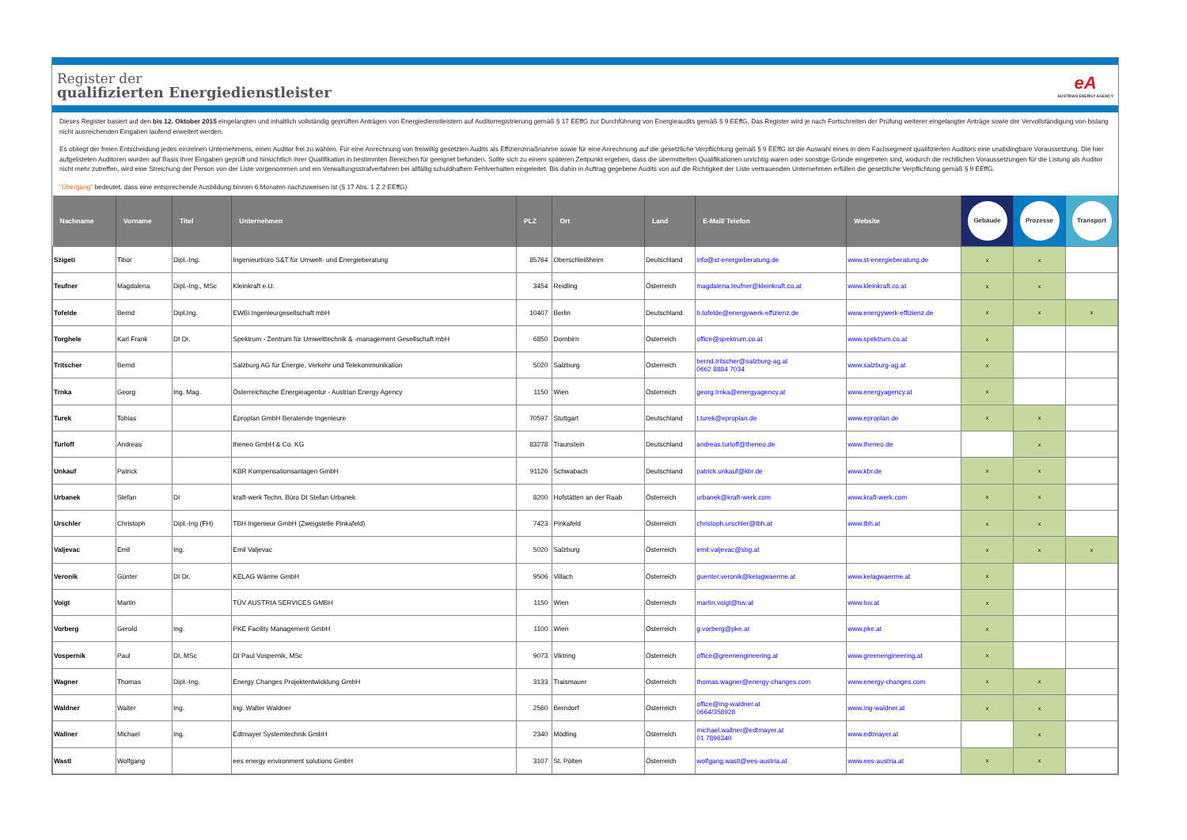Register der
qualifizierten Energiedienstleister
eA
AUSTRIAN ENERGY AGENCY
Dieses Register basiert auf den bis 12. Oktober 2015 eingelangten und inhaltlich vollständig geprüften Anträgen von Energiedienstleistern auf Auditorregistrierung gemäß § 17 EEffG zur Durchführung von Energieaudits gemäß § 9 EEffG. Das Register wird je nach Fortschreiten der Prüfung weiterer eingelangter Anträge sowie der Vervollständigung von bislang nicht ausreichenden Eingaben laufend erweitert werden.
Es obliegt der freien Entscheidung jedes einzelnen Unternehmens, einen Auditor frei zu wählen. Für eine Anrechnung von freiwillig gesetzten Audits als Effizienzmaßnahme sowie für eine Anrechnung auf die gesetzliche Verpflichtung gemäß § 9 EEffG ist die Auswahl eines in dem Fachsegment qualifizierten Auditors eine unabdingbare Voraussetzung. Die hier aufgelisteten Auditoren wurden auf Basis ihrer Eingaben geprüft und hinsichtlich ihrer Qualifikation in bestimmten Bereichen für geeignet befunden. Sollte sich zu einem späteren Zeitpunkt ergeben, dass die übermittelten Qualifikationen unrichtig waren oder sonstige Gründe eingetreten sind, wodurch die rechtlichen Voraussetzungen für die Listung als Auditor nicht mehr zutreffen, wird eine Streichung der Person von der Liste vorgenommen und ein Verwaltungsstrafverfahren bei allfällig schuldhaftem Fehlverhalten eingeleitet. Bis dahin in Auftrag gegebene Audits von auf die Richtigkeit der Liste vertrauenden Unternehmen erfüllen die gesetzliche Verpflichtung gemäß § 9 EEffG.
"Übergang" bedeutet, dass eine entsprechende Ausbildung binnen 6 Monaten nachzuweisen ist (§ 17 Abs. 1 Z 2 EEffG)
| Nachname | Vorname | Titel | Unternehmen | PLZ | Ort | Land | E-Mail/ Telefon | Website | Gebäude | Prozesse | Transport |
| --- | --- | --- | --- | --- | --- | --- | --- | --- | --- | --- | --- |
| Szigeti | Tibor | Dipl.-Ing. | Ingenieurbüro S&T für Umwelt- und Energieberatung | 85764 | Oberschleißheim | Deutschland | info@st-energieberatung.de | www.st-energieberatung.de | x | x | |
| Teufner | Magdalena | Dipl.-Ing., MSc | Kleinkraft e.U. | 3454 | Reidling | Österreich | magdalena.teufner@kleinkraft.co.at | www.kleinkraft.co.at | x | x | |
| Tofelde | Bernd | Dipl.Ing. | EWBi Ingenieurgesellschaft mbH | 10407 | Berlin | Deutschland | b.tofelde@energywerk-effizienz.de | www.energywerk-effizienz.de | x | x | x |
| Torghele | Karl Frank | DI Dr. | Spektrum - Zentrum für Umwelttechnik & -management Gesellschaft mbH | 6850 | Dornbirn | Österreich | office@spektrum.co.at | www.spektrum.co.at | x | | |
| Tritscher | Bernd | | Salzburg AG für Energie, Verkehr und Telekommunikation | 5020 | Salzburg | Österreich | bernd.tritscher@salzburg-ag.at 0662 8884 7034 | www.salzburg-ag.at | x | | |
| Trnka | Georg | Ing. Mag. | Österreichische Energieagentur - Austrian Energy Agency | 1150 | Wien | Österreich | georg.trnka@energyagency.at | www.energyagency.at | x | | |
| Turek | Tobias | | Eproplan GmbH Beratende Ingenieure | 70597 | Stuttgart | Deutschland | t.turek@eproplan.de | www.eproplan.de | x | x | |
| Turloff | Andreas | | theneo GmbH & Co. KG | 83278 | Traunstein | Deutschland | andreas.turloff@theneo.de | www.theneo.de | | x | |
| Unkauf | Patrick | | KBR Kompensationsanlagen GmbH | 91126 | Schwabach | Deutschland | patrick.unkauf@kbr.de | www.kbr.de | x | x | |
| Urbanek | Stefan | DI | kraft-werk Techn. Büro DI Stefan Urbanek | 8200 | Hofstätten an der Raab | Österreich | urbanek@kraft-werk.com | www.kraft-werk.com | x | x | |
| Urschler | Christoph | Dipl.-Ing (FH) | TBH Ingenieur GmbH (Zweigstelle Pinkafeld) | 7423 | Pinkafeld | Österreich | christoph.urschler@tbh.at | www.tbh.at | x | x | |
| Valjevac | Emil | Ing. | Emil Valjevac | 5020 | Salzburg | Österreich | emil.valjevac@sbg.at | | x | x | x |
| Veronik | Günter | DI Dr. | KELAG Wärme GmbH | 9506 | Villach | Österreich | guenter.veronik@kelagwaerme.at | www.kelagwaerme.at | x | | |
| Voigt | Martin | | TÜV AUSTRIA SERVICES GMBH | 1150 | Wien | Österreich | martin.voigt@tuv.at | www.tuv.at | x | | |
| Vorberg | Gerold | Ing. | PKE Facility Management GmbH | 1100 | Wien | Österreich | g.vorberg@pke.at | www.pke.at | x | | |
| Vospernik | Paul | DI, MSc | DI Paul Vospernik, MSc | 9073 | Viktring | Österreich | office@greenengineering.at | www.greenengineering.at | x | | |
| Wagner | Thomas | Dipl.-Ing. | Energy Changes Projektentwicklung GmbH | 3133 | Traismauer | Österreich | thomas.wagner@energy-changes.com | www.energy-changes.com | x | x | |
| Waldner | Walter | Ing. | Ing. Walter Waldner | 2560 | Berndorf | Österreich | office@ing-waldner.at 0664/358928 | www.ing-waldner.at | x | x | |
| Wallner | Michael | Ing. | Edtmayer Systemtechnik GmbH | 2340 | Mödling | Österreich | michael.wallner@edtmayer.at 01 7896340 | www.edtmayer.at | | x | |
| Wastl | Wolfgang | | ees energy environment solutions GmbH | 3107 | St. Pölten | Österreich | wolfgang.wastl@ees-austria.at | www.ees-austria.at | x | x | |